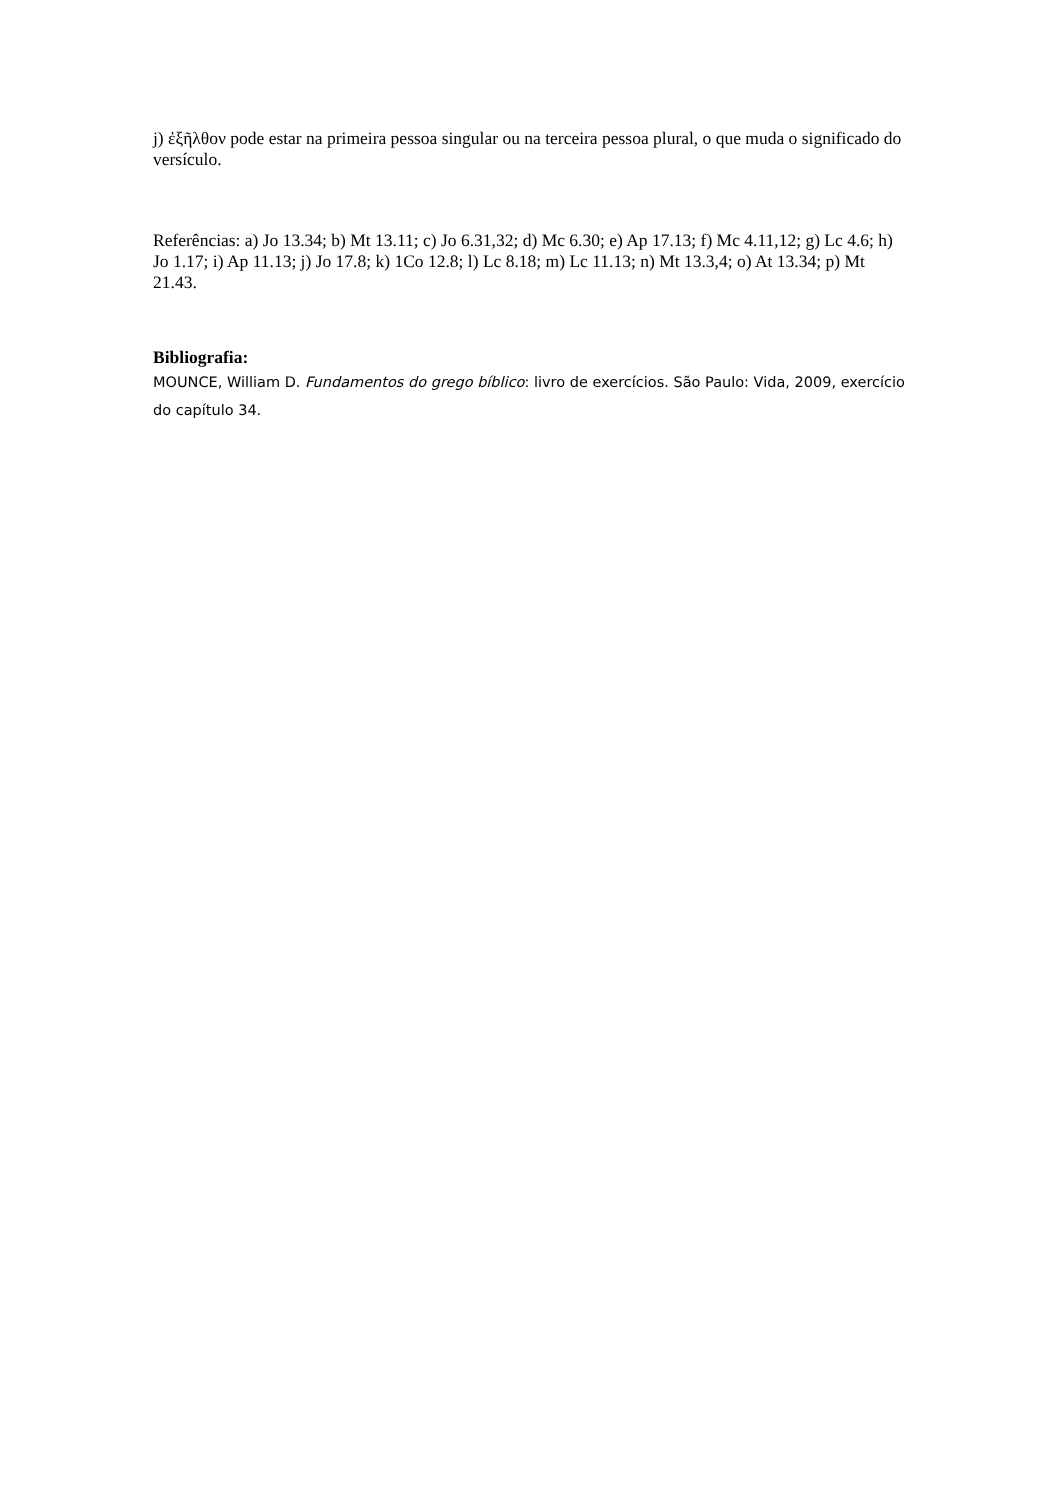j) ἐξῆλθον pode estar na primeira pessoa singular ou na terceira pessoa plural, o que muda o significado do versículo.
Referências: a) Jo 13.34; b) Mt 13.11; c) Jo 6.31,32; d) Mc 6.30; e) Ap 17.13; f) Mc 4.11,12; g) Lc 4.6; h) Jo 1.17; i) Ap 11.13; j) Jo 17.8; k) 1Co 12.8; l) Lc 8.18; m) Lc 11.13; n) Mt 13.3,4; o) At 13.34; p) Mt 21.43.
Bibliografia:
MOUNCE, William D. Fundamentos do grego bíblico: livro de exercícios. São Paulo: Vida, 2009, exercício do capítulo 34.